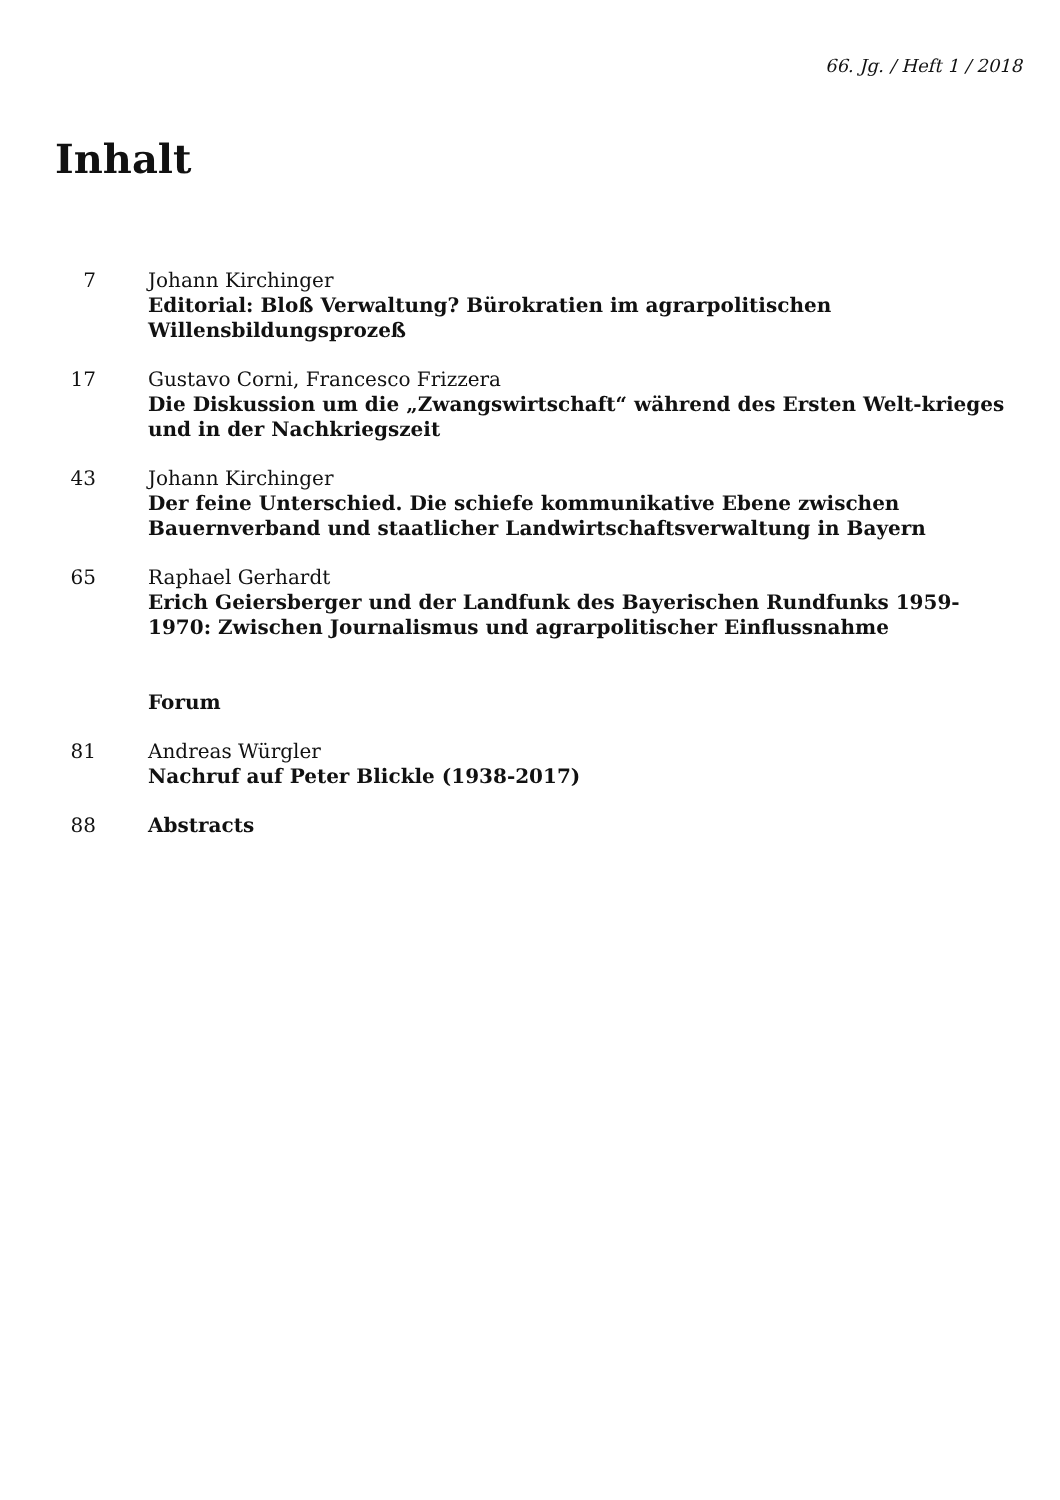66. Jg. / Heft 1 / 2018
Inhalt
7 Johann Kirchinger
Editorial: Bloß Verwaltung? Bürokratien im agrarpolitischen Willensbildungsprozeß
17 Gustavo Corni, Francesco Frizzera
Die Diskussion um die „Zwangswirtschaft“ während des Ersten Welt-krieges und in der Nachkriegszeit
43 Johann Kirchinger
Der feine Unterschied. Die schiefe kommunikative Ebene zwischen Bauernverband und staatlicher Landwirtschaftsverwaltung in Bayern
65 Raphael Gerhardt
Erich Geiersberger und der Landfunk des Bayerischen Rundfunks 1959-1970: Zwischen Journalismus und agrarpolitischer Einflussnahme
Forum
81 Andreas Würgler
Nachruf auf Peter Blickle (1938-2017)
88 Abstracts